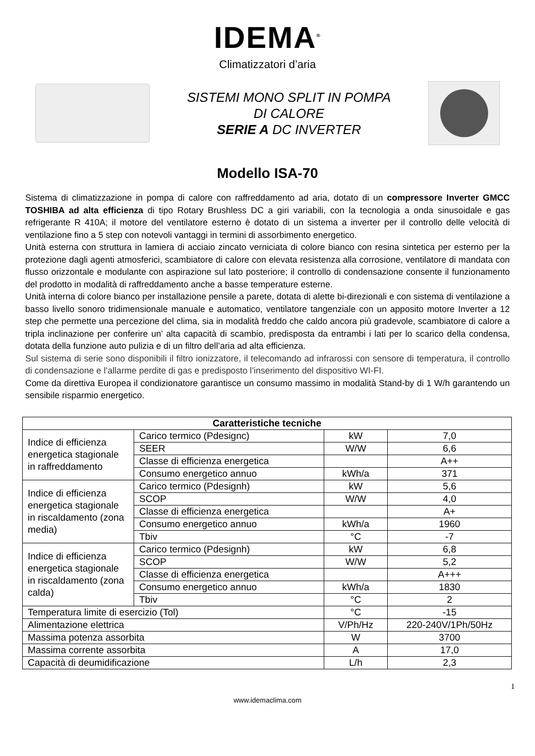IDEMA<sup>®</sup>
Climatizzatori d’aria
SISTEMI MONO SPLIT IN POMPA
DI CALORE
SERIE A DC INVERTER
Modello ISA-70
Sistema di climatizzazione in pompa di calore con raffreddamento ad aria, dotato di un compressore Inverter GMCC TOSHIBA ad alta efficienza di tipo Rotary Brushless DC a giri variabili, con la tecnologia a onda sinusoidale e gas refrigerante R 410A; il motore del ventilatore esterno è dotato di un sistema a inverter per il controllo delle velocità di ventilazione fino a 5 step con notevoli vantaggi in termini di assorbimento energetico.
Unità esterna con struttura in lamiera di acciaio zincato verniciata di colore bianco con resina sintetica per esterno per la protezione dagli agenti atmosferici, scambiatore di calore con elevata resistenza alla corrosione, ventilatore di mandata con flusso orizzontale e modulante con aspirazione sul lato posteriore; il controllo di condensazione consente il funzionamento del prodotto in modalità di raffreddamento anche a basse temperature esterne.
Unità interna di colore bianco per installazione pensile a parete, dotata di alette bi-direzionali e con sistema di ventilazione a basso livello sonoro tridimensionale manuale e automatico, ventilatore tangenziale con un apposito motore Inverter a 12 step che permette una percezione del clima, sia in modalità freddo che caldo ancora più gradevole, scambiatore di calore a tripla inclinazione per conferire un’ alta capacità di scambio, predisposta da entrambi i lati per lo scarico della condensa, dotata della funzione auto pulizia e di un filtro dell’aria ad alta efficienza.
Sul sistema di serie sono disponibili il filtro ionizzatore, il telecomando ad infrarossi con sensore di temperatura, il controllo di condensazione e l’allarme perdite di gas e predisposto l’inserimento del dispositivo WI-FI.
Come da direttiva Europea il condizionatore garantisce un consumo massimo in modalità Stand-by di 1 W/h garantendo un sensibile risparmio energetico.
| Caratteristiche tecniche | | | |
| --- | --- | --- | --- |
| Indice di efficienza energetica stagionale in raffreddamento | Carico termico (Pdesignc) | kW | 7,0 |
| | SEER | W/W | 6,6 |
| | Classe di efficienza energetica | | A++ |
| | Consumo energetico annuo | kWh/a | 371 |
| Indice di efficienza energetica stagionale in riscaldamento (zona media) | Carico termico (Pdesignh) | kW | 5,6 |
| | SCOP | W/W | 4,0 |
| | Classe di efficienza energetica | | A+ |
| | Consumo energetico annuo | kWh/a | 1960 |
| | Tbiv | °C | -7 |
| Indice di efficienza energetica stagionale in riscaldamento (zona calda) | Carico termico (Pdesignh) | kW | 6,8 |
| | SCOP | W/W | 5,2 |
| | Classe di efficienza energetica | | A+++ |
| | Consumo energetico annuo | kWh/a | 1830 |
| | Tbiv | °C | 2 |
| Temperatura limite di esercizio (Tol) | | °C | -15 |
| Alimentazione elettrica | | V/Ph/Hz | 220-240V/1Ph/50Hz |
| Massima potenza assorbita | | W | 3700 |
| Massima corrente assorbita | | A | 17,0 |
| Capacità di deumidificazione | | L/h | 2,3 |
1
www.idemaclima.com